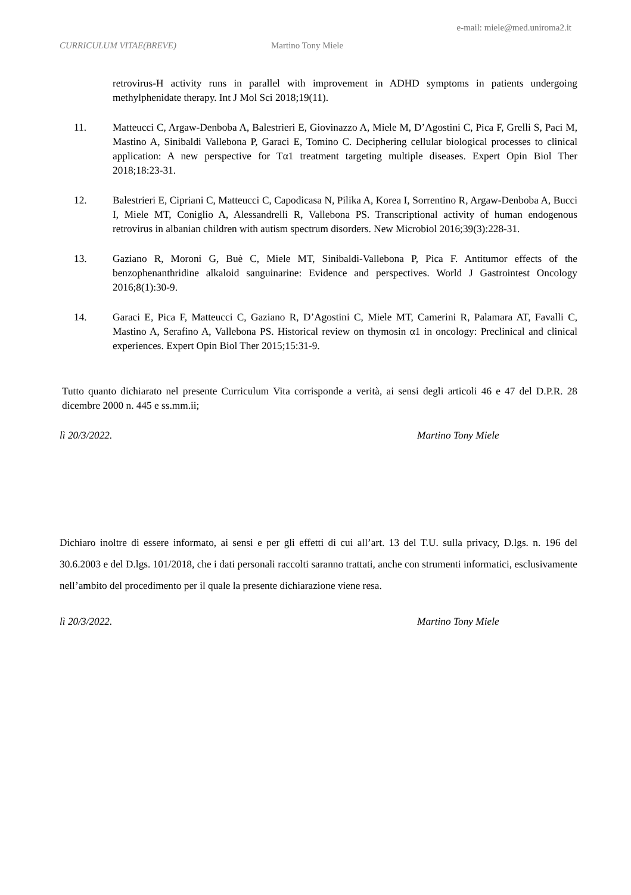e-mail: miele@med.uniroma2.it
CURRICULUM VITAE(BREVE) Martino Tony Miele
retrovirus-H activity runs in parallel with improvement in ADHD symptoms in patients undergoing methylphenidate therapy. Int J Mol Sci 2018;19(11).
11. Matteucci C, Argaw-Denboba A, Balestrieri E, Giovinazzo A, Miele M, D’Agostini C, Pica F, Grelli S, Paci M, Mastino A, Sinibaldi Vallebona P, Garaci E, Tomino C. Deciphering cellular biological processes to clinical application: A new perspective for Tα1 treatment targeting multiple diseases. Expert Opin Biol Ther 2018;18:23-31.
12. Balestrieri E, Cipriani C, Matteucci C, Capodicasa N, Pilika A, Korea I, Sorrentino R, Argaw-Denboba A, Bucci I, Miele MT, Coniglio A, Alessandrelli R, Vallebona PS. Transcriptional activity of human endogenous retrovirus in albanian children with autism spectrum disorders. New Microbiol 2016;39(3):228-31.
13. Gaziano R, Moroni G, Buè C, Miele MT, Sinibaldi-Vallebona P, Pica F. Antitumor effects of the benzophenanthridine alkaloid sanguinarine: Evidence and perspectives. World J Gastrointest Oncology 2016;8(1):30-9.
14. Garaci E, Pica F, Matteucci C, Gaziano R, D’Agostini C, Miele MT, Camerini R, Palamara AT, Favalli C, Mastino A, Serafino A, Vallebona PS. Historical review on thymosin α1 in oncology: Preclinical and clinical experiences. Expert Opin Biol Ther 2015;15:31-9.
Tutto quanto dichiarato nel presente Curriculum Vita corrisponde a verità, ai sensi degli articoli 46 e 47 del D.P.R. 28 dicembre 2000 n. 445 e ss.mm.ii;
lì 20/3/2022. Martino Tony Miele
Dichiaro inoltre di essere informato, ai sensi e per gli effetti di cui all’art. 13 del T.U. sulla privacy, D.lgs. n. 196 del 30.6.2003 e del D.lgs. 101/2018, che i dati personali raccolti saranno trattati, anche con strumenti informatici, esclusivamente nell’ambito del procedimento per il quale la presente dichiarazione viene resa.
lì 20/3/2022. Martino Tony Miele